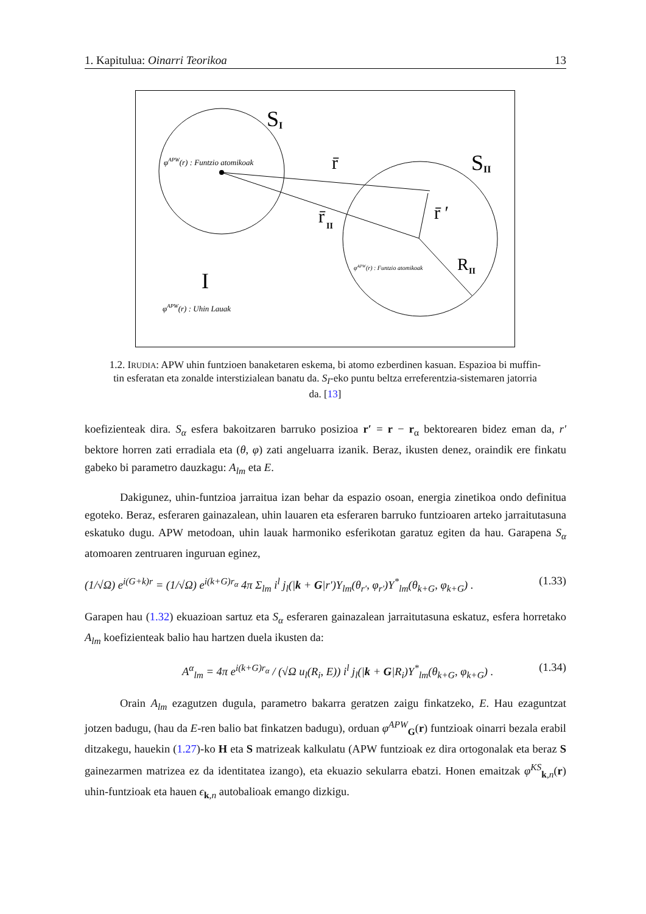1. Kapitulua: Oinarri Teorikoa 13
S
I
S
II
r̄
r̄
II
r̄ ′
R
II
I
φAPW(r) : Funtzio atomikoak
φAPW(r) : Funtzio atomikoak
φAPW(r) : Uhin Lauak
1.2. IRUDIA: APW uhin funtzioen banaketaren eskema, bi atomo ezberdinen kasuan. Espazioa bi muffin-tin esferatan eta zonalde interstizialean banatu da. S<sub>I</sub>-eko puntu beltza erreferentzia-sistemaren jatorria da. [13]
koefizienteak dira. S<sub>α</sub> esfera bakoitzaren barruko posizioa r′ = r − r<sub>α</sub> bektorearen bidez eman da, r′ bektore horren zati erradiala eta (θ, φ) zati angeluarra izanik. Beraz, ikusten denez, oraindik ere finkatu gabeko bi parametro dauzkagu: A<sub>lm</sub> eta E.
Dakigunez, uhin-funtzioa jarraitua izan behar da espazio osoan, energia zinetikoa ondo definitua egoteko. Beraz, esferaren gainazalean, uhin lauaren eta esferaren barruko funtzioaren arteko jarraitutasuna eskatuko dugu. APW metodoan, uhin lauak harmoniko esferikotan garatuz egiten da hau. Garapena S<sub>α</sub> atomoaren zentruaren inguruan eginez,
(1/√Ω) e<sup>i(G+k)r</sup> = (1/√Ω) e<sup>i(k+G)r<sub>α</sub></sup> 4π Σ<sub>lm</sub> i<sup>l</sup> j<sub>l</sub>(|k + G|r′)Y<sub>lm</sub>(θ<sub>r′</sub>, φ<sub>r′</sub>)Y<sup>*</sup><sub>lm</sub>(θ<sub>k+G</sub>, φ<sub>k+G</sub>) . (1.33)
Garapen hau (1.32) ekuazioan sartuz eta S<sub>α</sub> esferaren gainazalean jarraitutasuna eskatuz, esfera horretako A<sub>lm</sub> koefizienteak balio hau hartzen duela ikusten da:
A<sup>α</sup><sub>lm</sub> = 4π e<sup>i(k+G)r<sub>α</sub></sup> / (√Ω u<sub>l</sub>(R<sub>i</sub>, E)) i<sup>l</sup> j<sub>l</sub>(|k + G|R<sub>i</sub>)Y<sup>*</sup><sub>lm</sub>(θ<sub>k+G</sub>, φ<sub>k+G</sub>) . (1.34)
Orain A<sub>lm</sub> ezagutzen dugula, parametro bakarra geratzen zaigu finkatzeko, E. Hau ezaguntzat jotzen badugu, (hau da E-ren balio bat finkatzen badugu), orduan φ<sup>APW</sup><sub>G</sub>(r) funtzioak oinarri bezala erabil ditzakegu, hauekin (1.27)-ko H eta S matrizeak kalkulatu (APW funtzioak ez dira ortogonalak eta beraz S gainezarmen matrizea ez da identitatea izango), eta ekuazio sekularra ebatzi. Honen emaitzak φ<sup>KS</sup><sub>k,n</sub>(r) uhin-funtzioak eta hauen ϵ<sub>k,n</sub> autobalioak emango dizkigu.